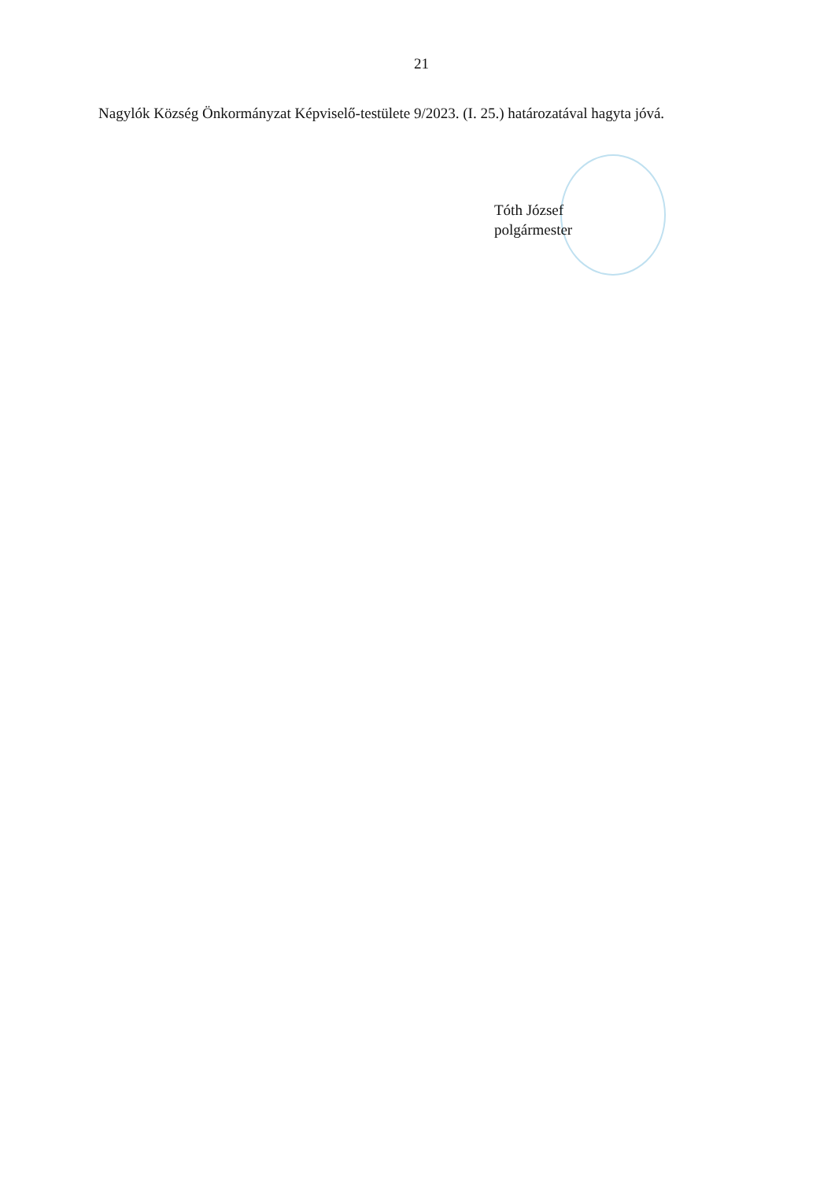21
Nagylók Község Önkormányzat Képviselő-testülete 9/2023. (I. 25.) határozatával hagyta jóvá.
Tóth József
polgármester